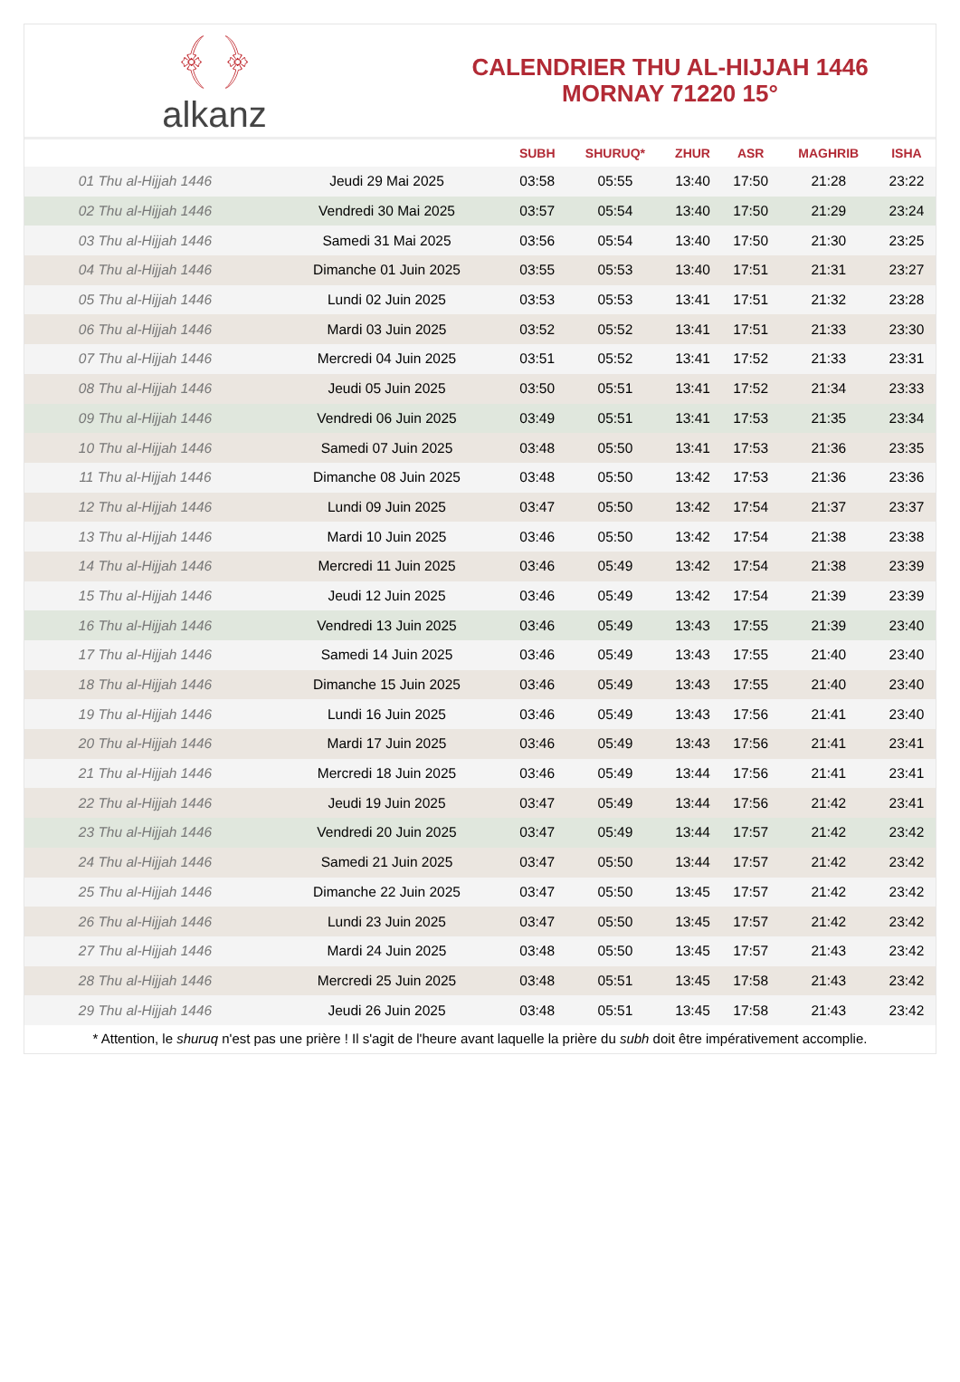﴾ ﴿
alkanz
CALENDRIER THU AL-HIJJAH 1446
MORNAY 71220 15°
| | | SUBH | SHURUQ* | ZHUR | ASR | MAGHRIB | ISHA |
| --- | --- | --- | --- | --- | --- | --- | --- |
| 01 Thu al-Hijjah 1446 | Jeudi 29 Mai 2025 | 03:58 | 05:55 | 13:40 | 17:50 | 21:28 | 23:22 |
| 02 Thu al-Hijjah 1446 | Vendredi 30 Mai 2025 | 03:57 | 05:54 | 13:40 | 17:50 | 21:29 | 23:24 |
| 03 Thu al-Hijjah 1446 | Samedi 31 Mai 2025 | 03:56 | 05:54 | 13:40 | 17:50 | 21:30 | 23:25 |
| 04 Thu al-Hijjah 1446 | Dimanche 01 Juin 2025 | 03:55 | 05:53 | 13:40 | 17:51 | 21:31 | 23:27 |
| 05 Thu al-Hijjah 1446 | Lundi 02 Juin 2025 | 03:53 | 05:53 | 13:41 | 17:51 | 21:32 | 23:28 |
| 06 Thu al-Hijjah 1446 | Mardi 03 Juin 2025 | 03:52 | 05:52 | 13:41 | 17:51 | 21:33 | 23:30 |
| 07 Thu al-Hijjah 1446 | Mercredi 04 Juin 2025 | 03:51 | 05:52 | 13:41 | 17:52 | 21:33 | 23:31 |
| 08 Thu al-Hijjah 1446 | Jeudi 05 Juin 2025 | 03:50 | 05:51 | 13:41 | 17:52 | 21:34 | 23:33 |
| 09 Thu al-Hijjah 1446 | Vendredi 06 Juin 2025 | 03:49 | 05:51 | 13:41 | 17:53 | 21:35 | 23:34 |
| 10 Thu al-Hijjah 1446 | Samedi 07 Juin 2025 | 03:48 | 05:50 | 13:41 | 17:53 | 21:36 | 23:35 |
| 11 Thu al-Hijjah 1446 | Dimanche 08 Juin 2025 | 03:48 | 05:50 | 13:42 | 17:53 | 21:36 | 23:36 |
| 12 Thu al-Hijjah 1446 | Lundi 09 Juin 2025 | 03:47 | 05:50 | 13:42 | 17:54 | 21:37 | 23:37 |
| 13 Thu al-Hijjah 1446 | Mardi 10 Juin 2025 | 03:46 | 05:50 | 13:42 | 17:54 | 21:38 | 23:38 |
| 14 Thu al-Hijjah 1446 | Mercredi 11 Juin 2025 | 03:46 | 05:49 | 13:42 | 17:54 | 21:38 | 23:39 |
| 15 Thu al-Hijjah 1446 | Jeudi 12 Juin 2025 | 03:46 | 05:49 | 13:42 | 17:54 | 21:39 | 23:39 |
| 16 Thu al-Hijjah 1446 | Vendredi 13 Juin 2025 | 03:46 | 05:49 | 13:43 | 17:55 | 21:39 | 23:40 |
| 17 Thu al-Hijjah 1446 | Samedi 14 Juin 2025 | 03:46 | 05:49 | 13:43 | 17:55 | 21:40 | 23:40 |
| 18 Thu al-Hijjah 1446 | Dimanche 15 Juin 2025 | 03:46 | 05:49 | 13:43 | 17:55 | 21:40 | 23:40 |
| 19 Thu al-Hijjah 1446 | Lundi 16 Juin 2025 | 03:46 | 05:49 | 13:43 | 17:56 | 21:41 | 23:40 |
| 20 Thu al-Hijjah 1446 | Mardi 17 Juin 2025 | 03:46 | 05:49 | 13:43 | 17:56 | 21:41 | 23:41 |
| 21 Thu al-Hijjah 1446 | Mercredi 18 Juin 2025 | 03:46 | 05:49 | 13:44 | 17:56 | 21:41 | 23:41 |
| 22 Thu al-Hijjah 1446 | Jeudi 19 Juin 2025 | 03:47 | 05:49 | 13:44 | 17:56 | 21:42 | 23:41 |
| 23 Thu al-Hijjah 1446 | Vendredi 20 Juin 2025 | 03:47 | 05:49 | 13:44 | 17:57 | 21:42 | 23:42 |
| 24 Thu al-Hijjah 1446 | Samedi 21 Juin 2025 | 03:47 | 05:50 | 13:44 | 17:57 | 21:42 | 23:42 |
| 25 Thu al-Hijjah 1446 | Dimanche 22 Juin 2025 | 03:47 | 05:50 | 13:45 | 17:57 | 21:42 | 23:42 |
| 26 Thu al-Hijjah 1446 | Lundi 23 Juin 2025 | 03:47 | 05:50 | 13:45 | 17:57 | 21:42 | 23:42 |
| 27 Thu al-Hijjah 1446 | Mardi 24 Juin 2025 | 03:48 | 05:50 | 13:45 | 17:57 | 21:43 | 23:42 |
| 28 Thu al-Hijjah 1446 | Mercredi 25 Juin 2025 | 03:48 | 05:51 | 13:45 | 17:58 | 21:43 | 23:42 |
| 29 Thu al-Hijjah 1446 | Jeudi 26 Juin 2025 | 03:48 | 05:51 | 13:45 | 17:58 | 21:43 | 23:42 |
* Attention, le shuruq n'est pas une prière ! Il s'agit de l'heure avant laquelle la prière du subh doit être impérativement accomplie.